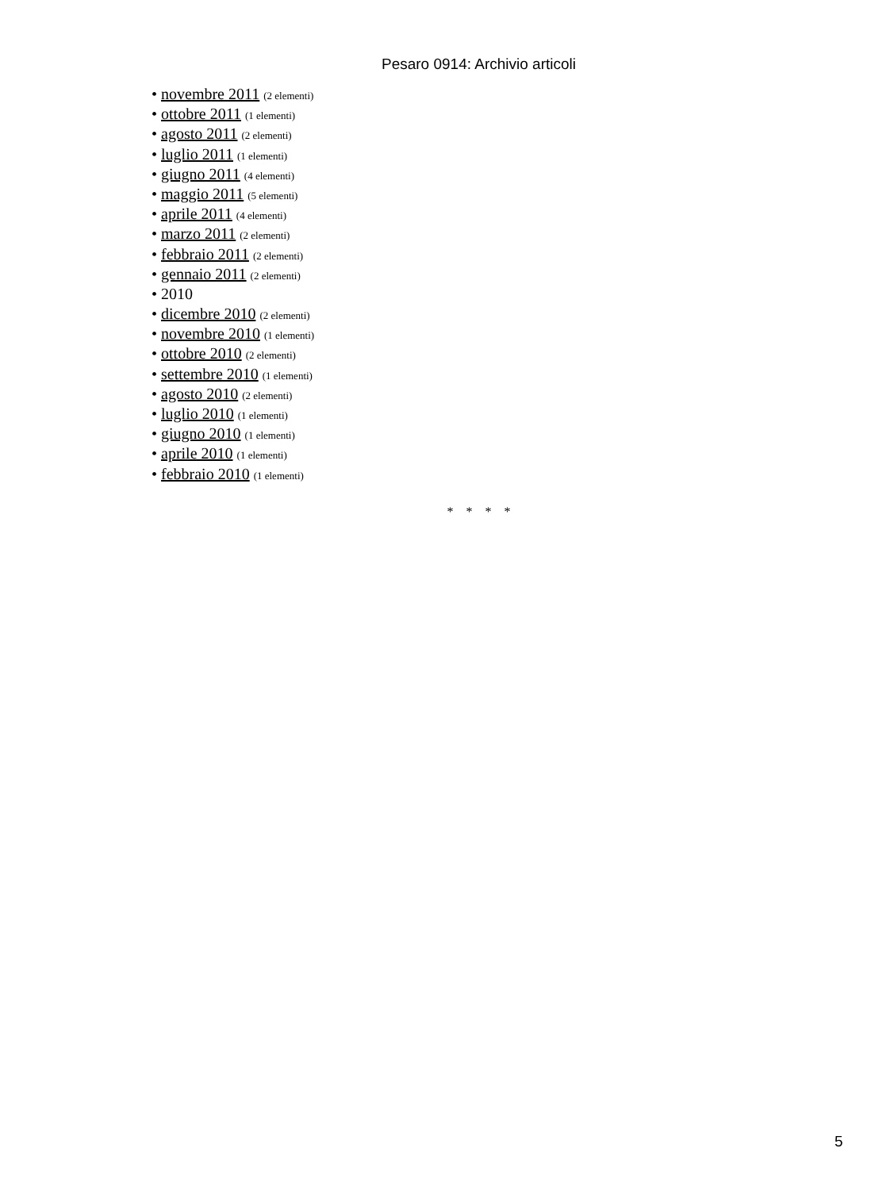Pesaro 0914: Archivio articoli
• novembre 2011 (2 elementi)
• ottobre 2011 (1 elementi)
• agosto 2011 (2 elementi)
• luglio 2011 (1 elementi)
• giugno 2011 (4 elementi)
• maggio 2011 (5 elementi)
• aprile 2011 (4 elementi)
• marzo 2011 (2 elementi)
• febbraio 2011 (2 elementi)
• gennaio 2011 (2 elementi)
• 2010
• dicembre 2010 (2 elementi)
• novembre 2010 (1 elementi)
• ottobre 2010 (2 elementi)
• settembre 2010 (1 elementi)
• agosto 2010 (2 elementi)
• luglio 2010 (1 elementi)
• giugno 2010 (1 elementi)
• aprile 2010 (1 elementi)
• febbraio 2010 (1 elementi)
* * * *
5